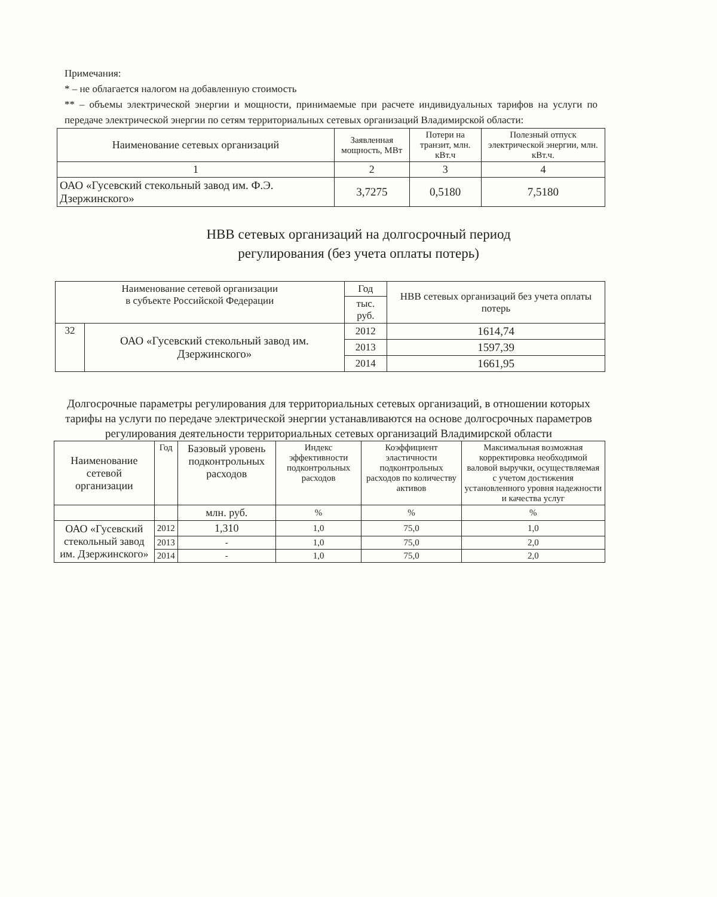Примечания:
* – не облагается налогом на добавленную стоимость
** – объемы электрической энергии и мощности, принимаемые при расчете индивидуальных тарифов на услуги по передаче электрической энергии по сетям территориальных сетевых организаций Владимирской области:
| Наименование сетевых организаций | Заявленная мощность, МВт | Потери на транзит, млн. кВт.ч | Полезный отпуск электрической энергии, млн. кВт.ч. |
| --- | --- | --- | --- |
| 1 | 2 | 3 | 4 |
| ОАО «Гусевский стекольный завод им. Ф.Э. Дзержинского» | 3,7275 | 0,5180 | 7,5180 |
НВВ сетевых организаций на долгосрочный период
регулирования (без учета оплаты потерь)
| Наименование сетевой организации в субъекте Российской Федерации | | Год | НВВ сетевых организаций без учета оплаты потерь |
| --- | --- | --- | --- |
| | | тыс. руб. | |
| 32 | ОАО «Гусевский стекольный завод им. Дзержинского» | 2012 | 1614,74 |
| | | 2013 | 1597,39 |
| | | 2014 | 1661,95 |
Долгосрочные параметры регулирования для территориальных сетевых организаций, в отношении которых тарифы на услуги по передаче электрической энергии устанавливаются на основе долгосрочных параметров регулирования деятельности территориальных сетевых организаций Владимирской области
| Наименование сетевой организации | Год | Базовый уровень подконтрольных расходов | Индекс эффективности подконтрольных расходов | Коэффициент эластичности подконтрольных расходов по количеству активов | Максимальная возможная корректировка необходимой валовой выручки, осуществляемая с учетом достижения установленного уровня надежности и качества услуг |
| --- | --- | --- | --- | --- | --- |
| | | млн. руб. | % | % | % |
| ОАО «Гусевский стекольный завод им. Дзержинского» | 2012 | 1,310 | 1,0 | 75,0 | 1,0 |
| | 2013 | - | 1,0 | 75,0 | 2,0 |
| | 2014 | - | 1,0 | 75,0 | 2,0 |